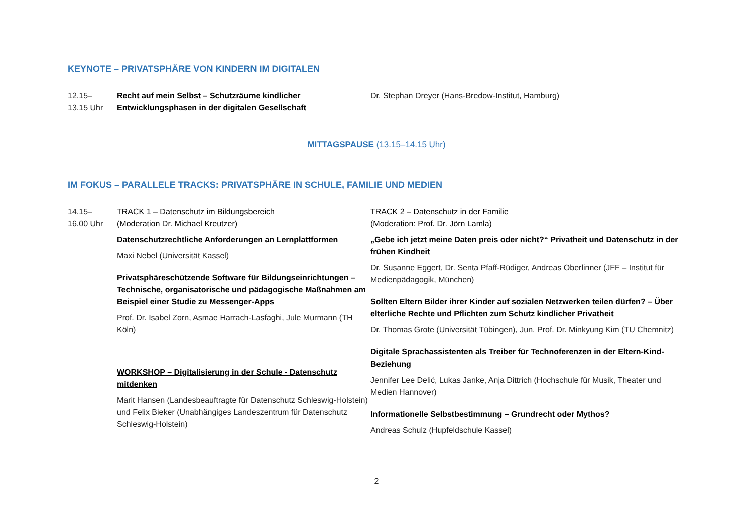KEYNOTE – PRIVATSPHÄRE VON KINDERN IM DIGITALEN
12.15–
13.15 Uhr
Recht auf mein Selbst – Schutzräume kindlicher Entwicklungsphasen in der digitalen Gesellschaft
Dr. Stephan Dreyer (Hans-Bredow-Institut, Hamburg)
MITTAGSPAUSE (13.15–14.15 Uhr)
IM FOKUS – PARALLELE TRACKS: PRIVATSPHÄRE IN SCHULE, FAMILIE UND MEDIEN
14.15–
16.00 Uhr
TRACK 1 – Datenschutz im Bildungsbereich
(Moderation Dr. Michael Kreutzer)
Datenschutzrechtliche Anforderungen an Lernplattformen
Maxi Nebel (Universität Kassel)
Privatsphäreschützende Software für Bildungseinrichtungen – Technische, organisatorische und pädagogische Maßnahmen am Beispiel einer Studie zu Messenger-Apps
Prof. Dr. Isabel Zorn, Asmae Harrach-Lasfaghi, Jule Murmann (TH Köln)
WORKSHOP – Digitalisierung in der Schule - Datenschutz mitdenken
Marit Hansen (Landesbeauftragte für Datenschutz Schleswig-Holstein) und Felix Bieker (Unabhängiges Landeszentrum für Datenschutz Schleswig-Holstein)
TRACK 2 – Datenschutz in der Familie
(Moderation: Prof. Dr. Jörn Lamla)
„Gebe ich jetzt meine Daten preis oder nicht?“ Privatheit und Datenschutz in der frühen Kindheit
Dr. Susanne Eggert, Dr. Senta Pfaff-Rüdiger, Andreas Oberlinner (JFF – Institut für Medienpädagogik, München)
Sollten Eltern Bilder ihrer Kinder auf sozialen Netzwerken teilen dürfen? – Über elterliche Rechte und Pflichten zum Schutz kindlicher Privatheit
Dr. Thomas Grote (Universität Tübingen), Jun. Prof. Dr. Minkyung Kim (TU Chemnitz)
Digitale Sprachassistenten als Treiber für Technoferenzen in der Eltern-Kind-Beziehung
Jennifer Lee Delić, Lukas Janke, Anja Dittrich (Hochschule für Musik, Theater und Medien Hannover)
Informationelle Selbstbestimmung – Grundrecht oder Mythos?
Andreas Schulz (Hupfeldschule Kassel)
2